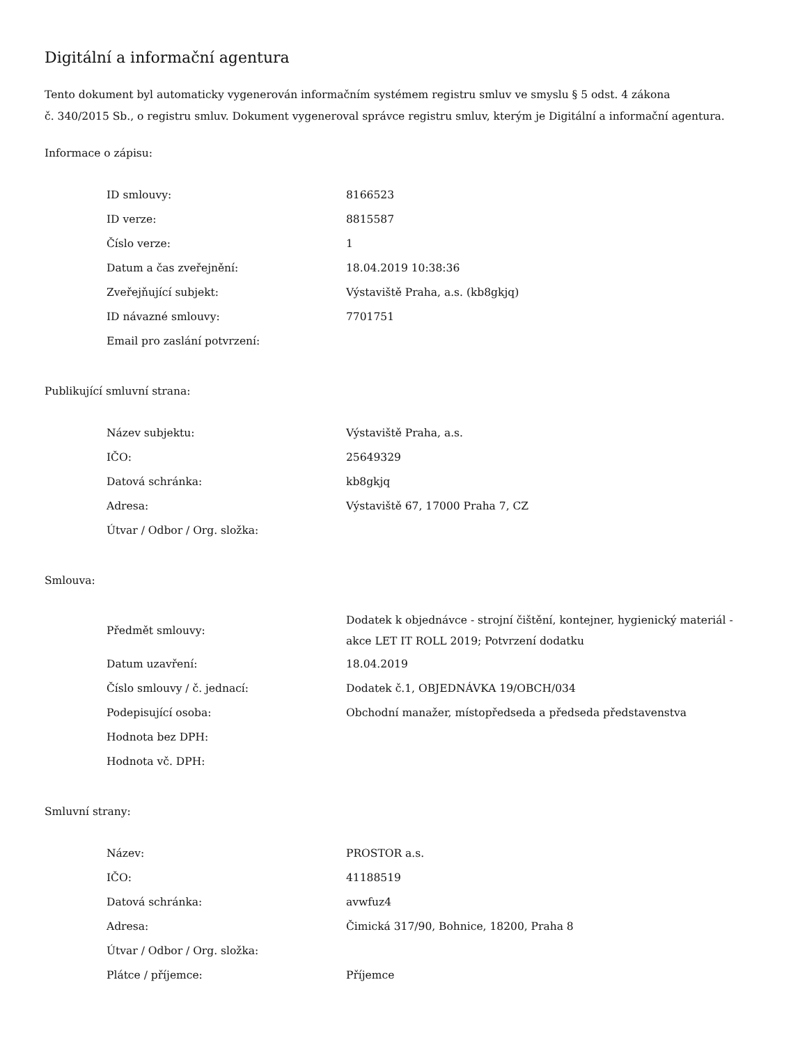Digitální a informační agentura
Tento dokument byl automaticky vygenerován informačním systémem registru smluv ve smyslu § 5 odst. 4 zákona
č. 340/2015 Sb., o registru smluv. Dokument vygeneroval správce registru smluv, kterým je Digitální a informační agentura.
Informace o zápisu:
| ID smlouvy: | 8166523 |
| ID verze: | 8815587 |
| Číslo verze: | 1 |
| Datum a čas zveřejnění: | 18.04.2019 10:38:36 |
| Zveřejňující subjekt: | Výstaviště Praha, a.s. (kb8gkjq) |
| ID návazné smlouvy: | 7701751 |
| Email pro zaslání potvrzení: | |
Publikující smluvní strana:
| Název subjektu: | Výstaviště Praha, a.s. |
| IČO: | 25649329 |
| Datová schránka: | kb8gkjq |
| Adresa: | Výstaviště 67, 17000 Praha 7, CZ |
| Útvar / Odbor / Org. složka: | |
Smlouva:
| Předmět smlouvy: | Dodatek k objednávce - strojní čištění, kontejner, hygienický materiál - akce LET IT ROLL 2019; Potvrzení dodatku |
| Datum uzavření: | 18.04.2019 |
| Číslo smlouvy / č. jednací: | Dodatek č.1, OBJEDNÁVKA 19/OBCH/034 |
| Podepisující osoba: | Obchodní manažer, místopředseda a předseda představenstva |
| Hodnota bez DPH: | |
| Hodnota vč. DPH: | |
Smluvní strany:
| Název: | PROSTOR a.s. |
| IČO: | 41188519 |
| Datová schránka: | avwfuz4 |
| Adresa: | Čimická 317/90, Bohnice, 18200, Praha 8 |
| Útvar / Odbor / Org. složka: | |
| Plátce / příjemce: | Příjemce |